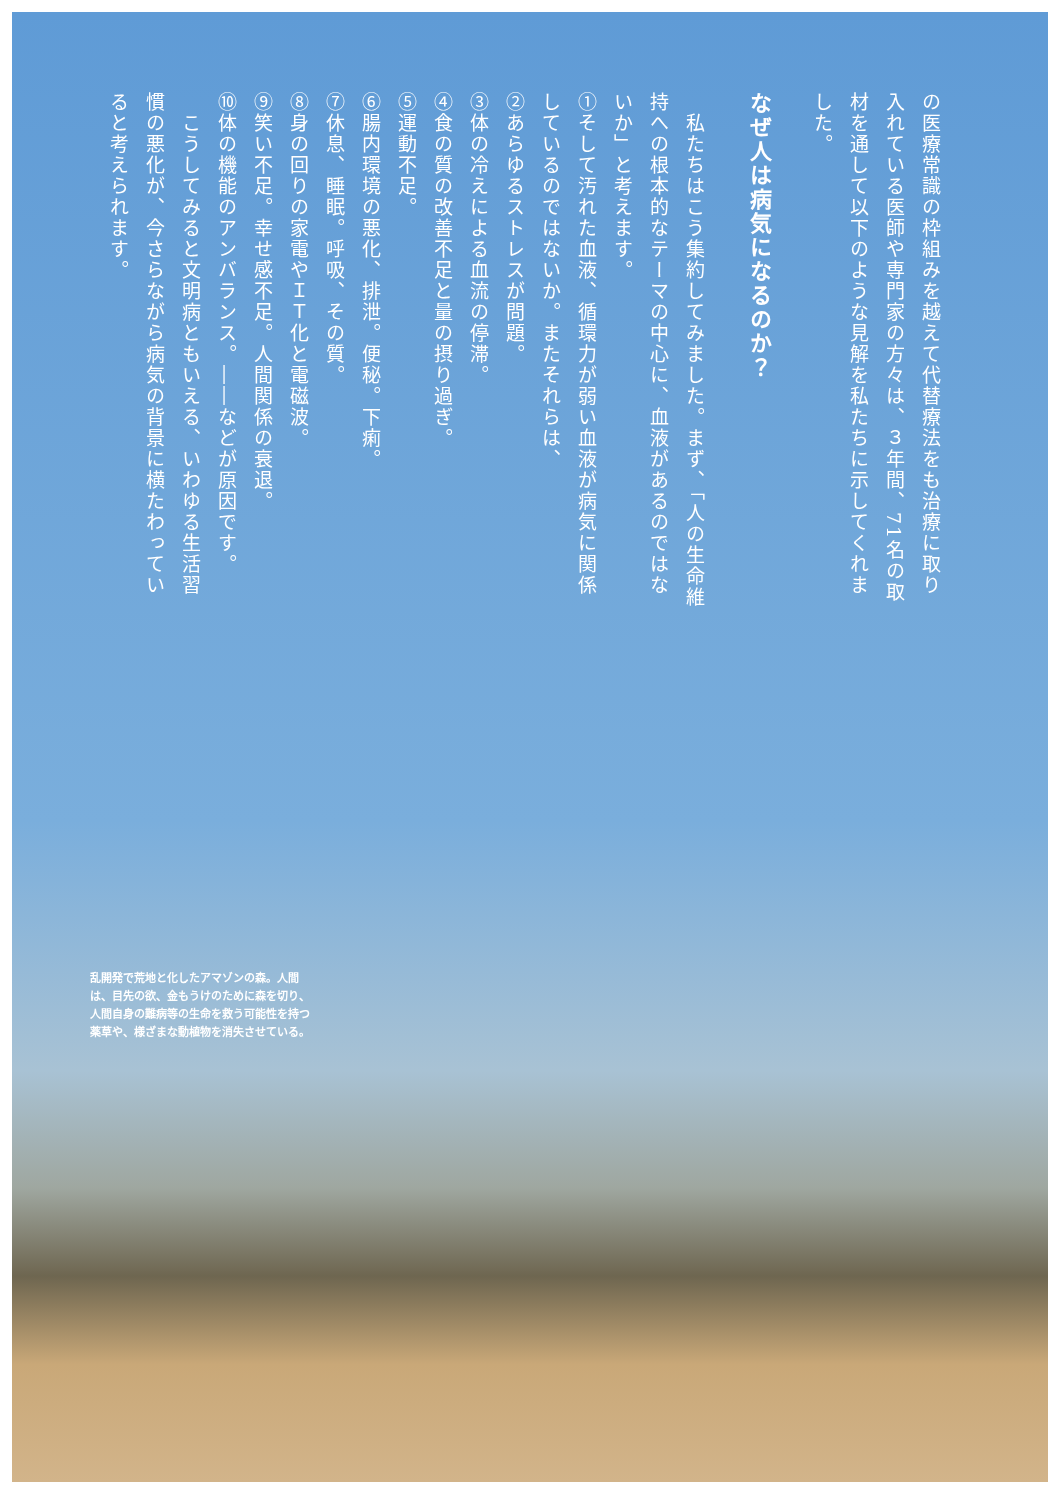の医療常識の枠組みを越えて代替療法をも治療に取り入れている医師や専門家の方々は、３年間、71名の取材を通して以下のような見解を私たちに示してくれました。
なぜ人は病気になるのか？
　私たちはこう集約してみました。まず、「人の生命維持への根本的なテーマの中心に、血液があるのではないか」と考えます。
①そして汚れた血液、循環力が弱い血液が病気に関係しているのではないか。またそれらは、
②あらゆるストレスが問題。
③体の冷えによる血流の停滞。
④食の質の改善不足と量の摂り過ぎ。
⑤運動不足。
⑥腸内環境の悪化、排泄。便秘。下痢。
⑦休息、睡眠。呼吸、その質。
⑧身の回りの家電やＩＴ化と電磁波。
⑨笑い不足。幸せ感不足。人間関係の衰退。
⑩体の機能のアンバランス。――などが原因です。
　こうしてみると文明病ともいえる、いわゆる生活習慣の悪化が、今さらながら病気の背景に横たわっていると考えられます。
乱開発で荒地と化したアマゾンの森。人間は、目先の欲、金もうけのために森を切り、人間自身の難病等の生命を救う可能性を持つ薬草や、様ざまな動植物を消失させている。